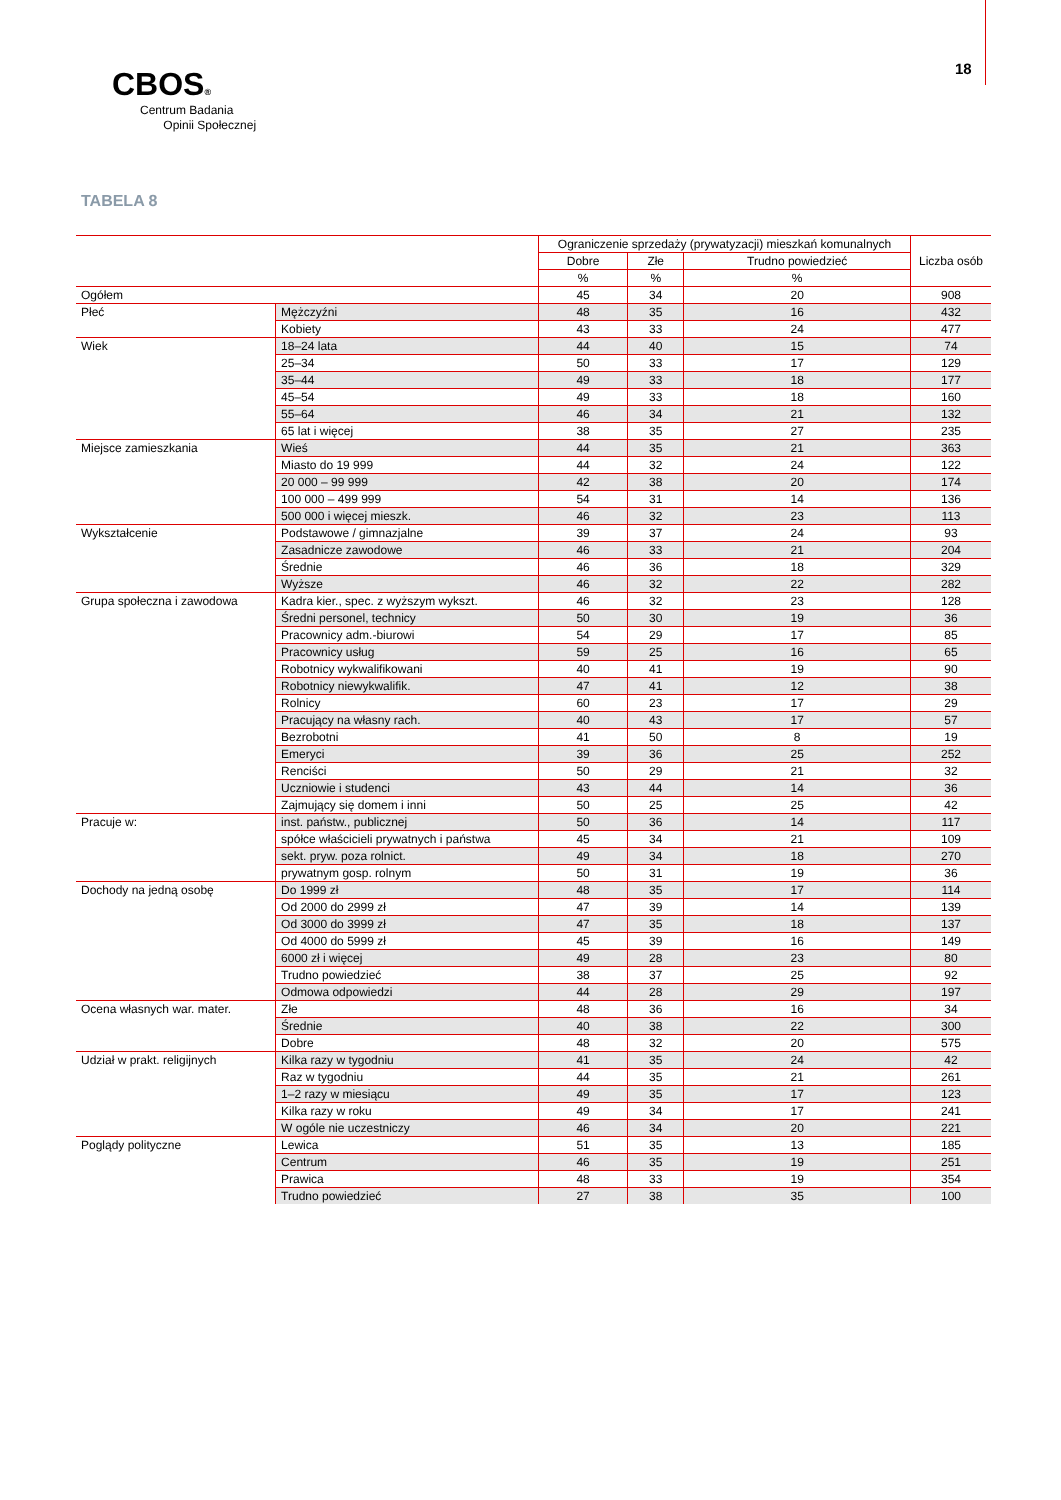18
CBOS®
Centrum Badania
Opinii Społecznej
TABELA 8
| | | Ograniczenie sprzedaży (prywatyzacji) mieszkań komunalnych | | | Liczba osób |
| --- | --- | --- | --- | --- | --- |
| | | Dobre | Złe | Trudno powiedzieć | |
| | | % | % | % | |
| Ogółem | | 45 | 34 | 20 | 908 |
| Płeć | Mężczyźni | 48 | 35 | 16 | 432 |
| | Kobiety | 43 | 33 | 24 | 477 |
| Wiek | 18–24 lata | 44 | 40 | 15 | 74 |
| | 25–34 | 50 | 33 | 17 | 129 |
| | 35–44 | 49 | 33 | 18 | 177 |
| | 45–54 | 49 | 33 | 18 | 160 |
| | 55–64 | 46 | 34 | 21 | 132 |
| | 65 lat i więcej | 38 | 35 | 27 | 235 |
| Miejsce zamieszkania | Wieś | 44 | 35 | 21 | 363 |
| | Miasto do 19 999 | 44 | 32 | 24 | 122 |
| | 20 000 – 99 999 | 42 | 38 | 20 | 174 |
| | 100 000 – 499 999 | 54 | 31 | 14 | 136 |
| | 500 000 i więcej mieszk. | 46 | 32 | 23 | 113 |
| Wykształcenie | Podstawowe / gimnazjalne | 39 | 37 | 24 | 93 |
| | Zasadnicze zawodowe | 46 | 33 | 21 | 204 |
| | Średnie | 46 | 36 | 18 | 329 |
| | Wyższe | 46 | 32 | 22 | 282 |
| Grupa społeczna i zawodowa | Kadra kier., spec. z wyższym wykszt. | 46 | 32 | 23 | 128 |
| | Średni personel, technicy | 50 | 30 | 19 | 36 |
| | Pracownicy adm.-biurowi | 54 | 29 | 17 | 85 |
| | Pracownicy usług | 59 | 25 | 16 | 65 |
| | Robotnicy wykwalifikowani | 40 | 41 | 19 | 90 |
| | Robotnicy niewykwalifik. | 47 | 41 | 12 | 38 |
| | Rolnicy | 60 | 23 | 17 | 29 |
| | Pracujący na własny rach. | 40 | 43 | 17 | 57 |
| | Bezrobotni | 41 | 50 | 8 | 19 |
| | Emeryci | 39 | 36 | 25 | 252 |
| | Renciści | 50 | 29 | 21 | 32 |
| | Uczniowie i studenci | 43 | 44 | 14 | 36 |
| | Zajmujący się domem i inni | 50 | 25 | 25 | 42 |
| Pracuje w: | inst. państw., publicznej | 50 | 36 | 14 | 117 |
| | spółce właścicieli prywatnych i państwa | 45 | 34 | 21 | 109 |
| | sekt. pryw. poza rolnict. | 49 | 34 | 18 | 270 |
| | prywatnym gosp. rolnym | 50 | 31 | 19 | 36 |
| Dochody na jedną osobę | Do 1999 zł | 48 | 35 | 17 | 114 |
| | Od 2000 do 2999 zł | 47 | 39 | 14 | 139 |
| | Od 3000 do 3999 zł | 47 | 35 | 18 | 137 |
| | Od 4000 do 5999 zł | 45 | 39 | 16 | 149 |
| | 6000 zł i więcej | 49 | 28 | 23 | 80 |
| | Trudno powiedzieć | 38 | 37 | 25 | 92 |
| | Odmowa odpowiedzi | 44 | 28 | 29 | 197 |
| Ocena własnych war. mater. | Złe | 48 | 36 | 16 | 34 |
| | Średnie | 40 | 38 | 22 | 300 |
| | Dobre | 48 | 32 | 20 | 575 |
| Udział w prakt. religijnych | Kilka razy w tygodniu | 41 | 35 | 24 | 42 |
| | Raz w tygodniu | 44 | 35 | 21 | 261 |
| | 1–2 razy w miesiącu | 49 | 35 | 17 | 123 |
| | Kilka razy w roku | 49 | 34 | 17 | 241 |
| | W ogóle nie uczestniczy | 46 | 34 | 20 | 221 |
| Poglądy polityczne | Lewica | 51 | 35 | 13 | 185 |
| | Centrum | 46 | 35 | 19 | 251 |
| | Prawica | 48 | 33 | 19 | 354 |
| | Trudno powiedzieć | 27 | 38 | 35 | 100 |